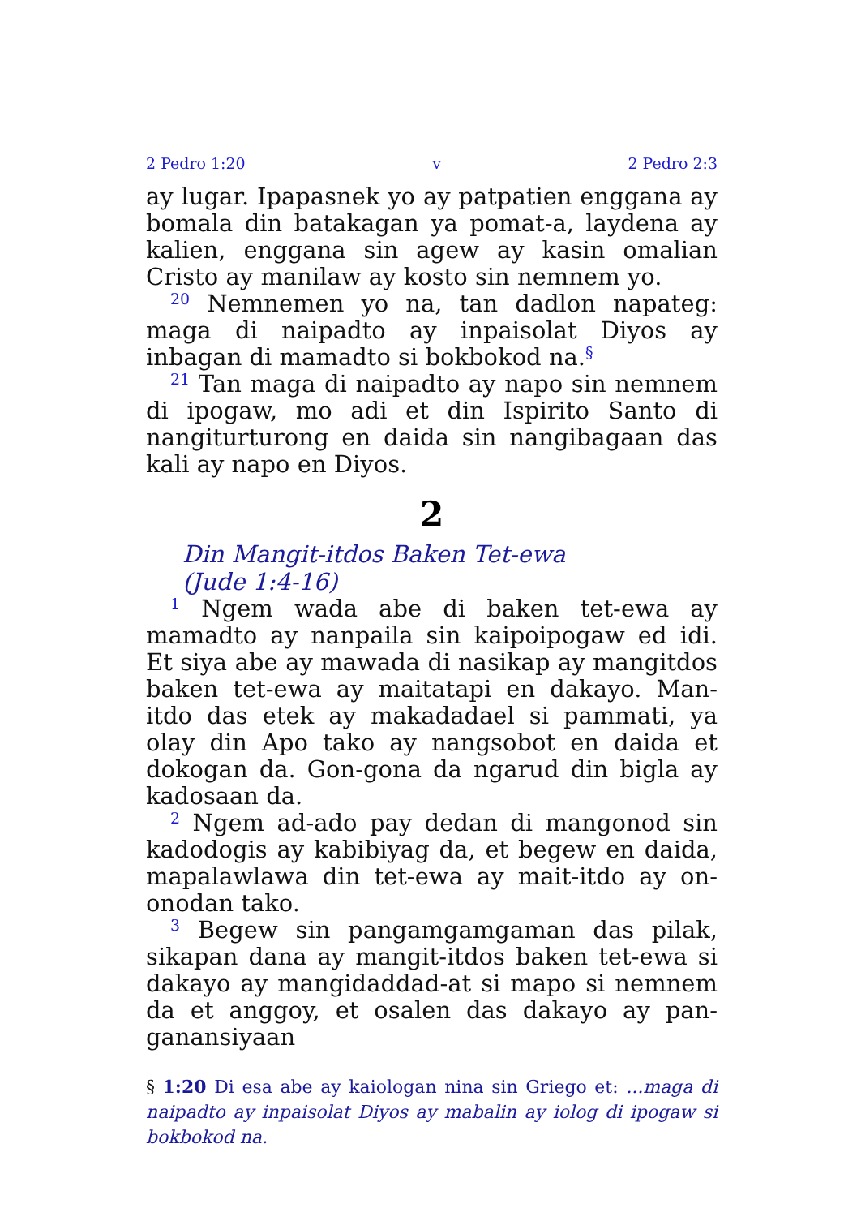2 Pedro 1:20 v 2 Pedro 2:3
ay lugar. Ipapasnek yo ay patpatien enggana ay bomala din batakagan ya pomat-a, laydena ay kalien, enggana sin agew ay kasin omalian Cristo ay manilaw ay kosto sin nemnem yo.
<sup>20</sup> Nemnemen yo na, tan dadlon napateg: maga di naipadto ay inpaisolat Diyos ay inbagan di mamadto si bokbokod na.<sup>§</sup>
<sup>21</sup> Tan maga di naipadto ay napo sin nemnem di ipogaw, mo adi et din Ispirito Santo di nangiturturong en daida sin nangibagaan das kali ay napo en Diyos.
2
Din Mangit-itdos Baken Tet-ewa
(Jude 1:4-16)
<sup>1</sup> Ngem wada abe di baken tet-ewa ay mamadto ay nanpaila sin kaipoipogaw ed idi. Et siya abe ay mawada di nasikap ay mangitdos baken tet-ewa ay maitatapi en dakayo. Man-itdo das etek ay makadadael si pammati, ya olay din Apo tako ay nangsobot en daida et dokogan da. Gon-gona da ngarud din bigla ay kadosaan da.
<sup>2</sup> Ngem ad-ado pay dedan di mangonod sin kadodogis ay kabibiyag da, et begew en daida, mapalawlawa din tet-ewa ay mait-itdo ay on-onodan tako.
<sup>3</sup> Begew sin pangamgamgaman das pilak, sikapan dana ay mangit-itdos baken tet-ewa si dakayo ay mangidaddad-at si mapo si nemnem da et anggoy, et osalen das dakayo ay pan-ganansiyaan
§ 1:20 Di esa abe ay kaiologan nina sin Griego et: ...maga di naipadto ay inpaisolat Diyos ay mabalin ay iolog di ipogaw si bokbokod na.